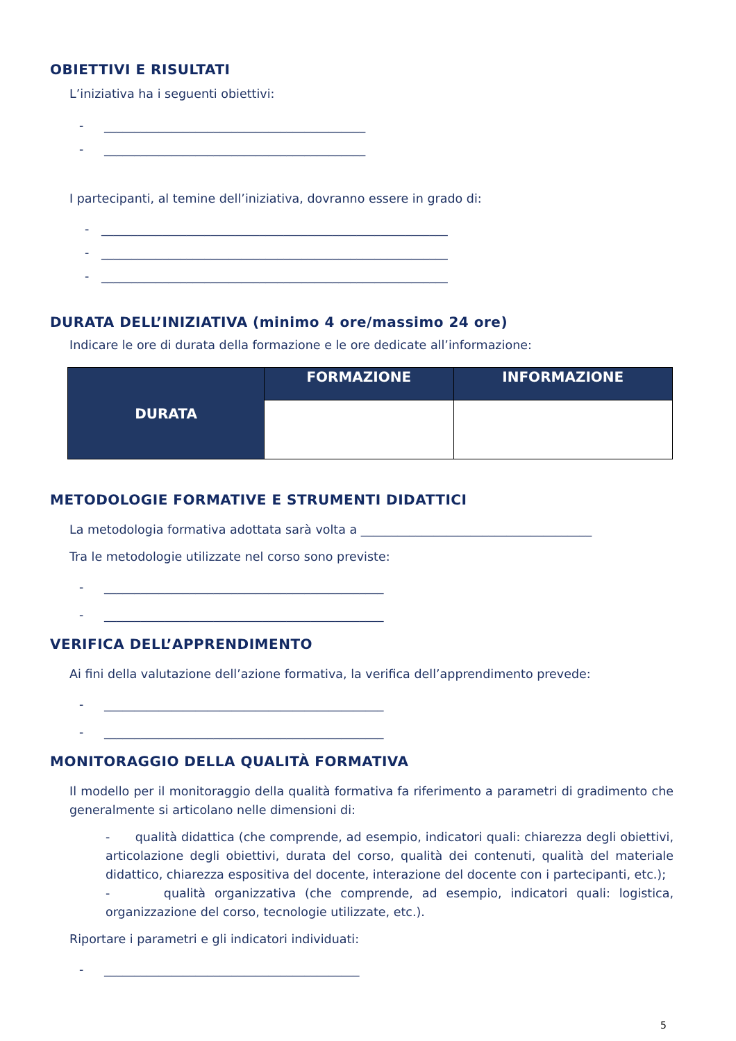OBIETTIVI E RISULTATI
L’iniziativa ha i seguenti obiettivi:
- ___________________________________________
- ___________________________________________
I partecipanti, al temine dell’iniziativa, dovranno essere in grado di:
- _________________________________________________________
- _________________________________________________________
- _________________________________________________________
DURATA DELL’INIZIATIVA (minimo 4 ore/massimo 24 ore)
Indicare le ore di durata della formazione e le ore dedicate all’informazione:
| DURATA | FORMAZIONE | INFORMAZIONE |
| --- | --- | --- |
METODOLOGIE FORMATIVE E STRUMENTI DIDATTICI
La metodologia formativa adottata sarà volta a ______________________________________
Tra le metodologie utilizzate nel corso sono previste:
- ______________________________________________
- ______________________________________________
VERIFICA DELL’APPRENDIMENTO
Ai fini della valutazione dell’azione formativa, la verifica dell’apprendimento prevede:
- ______________________________________________
- ______________________________________________
MONITORAGGIO DELLA QUALITÀ FORMATIVA
Il modello per il monitoraggio della qualità formativa fa riferimento a parametri di gradimento che generalmente si articolano nelle dimensioni di:
- qualità didattica (che comprende, ad esempio, indicatori quali: chiarezza degli obiettivi, articolazione degli obiettivi, durata del corso, qualità dei contenuti, qualità del materiale didattico, chiarezza espositiva del docente, interazione del docente con i partecipanti, etc.);
- qualità organizzativa (che comprende, ad esempio, indicatori quali: logistica, organizzazione del corso, tecnologie utilizzate, etc.).
Riportare i parametri e gli indicatori individuati:
- __________________________________________
5